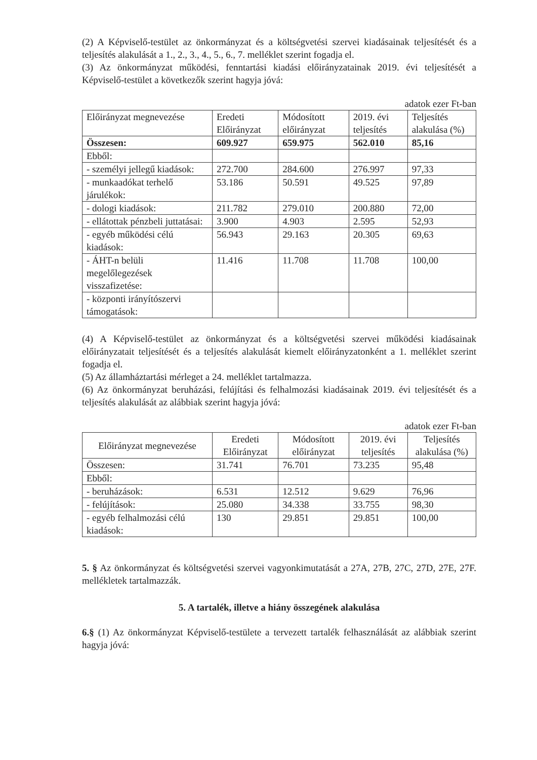(2) A Képviselő-testület az önkormányzat és a költségvetési szervei kiadásainak teljesítését és a teljesítés alakulását a 1., 2., 3., 4., 5., 6., 7. melléklet szerint fogadja el.
(3) Az önkormányzat működési, fenntartási kiadási előirányzatainak 2019. évi teljesítését a Képviselő-testület a következők szerint hagyja jóvá:
adatok ezer Ft-ban
| Előirányzat megnevezése | Eredeti Előirányzat | Módosított előirányzat | 2019. évi teljesítés | Teljesítés alakulása (%) |
| --- | --- | --- | --- | --- |
| Összesen: | 609.927 | 659.975 | 562.010 | 85,16 |
| Ebből: | | | | |
| - személyi jellegű kiadások: | 272.700 | 284.600 | 276.997 | 97,33 |
| - munkaadókat terhelő járulékok: | 53.186 | 50.591 | 49.525 | 97,89 |
| - dologi kiadások: | 211.782 | 279.010 | 200.880 | 72,00 |
| - ellátottak pénzbeli juttatásai: | 3.900 | 4.903 | 2.595 | 52,93 |
| - egyéb működési célú kiadások: | 56.943 | 29.163 | 20.305 | 69,63 |
| - ÁHT-n belüli megelőlegezések visszafizetése: | 11.416 | 11.708 | 11.708 | 100,00 |
| - központi irányítószervi támogatások: | | | | |
(4) A Képviselő-testület az önkormányzat és a költségvetési szervei működési kiadásainak előirányzatait teljesítését és a teljesítés alakulását kiemelt előirányzatonként a 1. melléklet szerint fogadja el.
(5) Az államháztartási mérleget a 24. melléklet tartalmazza.
(6) Az önkormányzat beruházási, felújítási és felhalmozási kiadásainak 2019. évi teljesítését és a teljesítés alakulását az alábbiak szerint hagyja jóvá:
adatok ezer Ft-ban
| Előirányzat megnevezése | Eredeti Előirányzat | Módosított előirányzat | 2019. évi teljesítés | Teljesítés alakulása (%) |
| --- | --- | --- | --- | --- |
| Összesen: | 31.741 | 76.701 | 73.235 | 95,48 |
| Ebből: | | | | |
| - beruházások: | 6.531 | 12.512 | 9.629 | 76,96 |
| - felújítások: | 25.080 | 34.338 | 33.755 | 98,30 |
| - egyéb felhalmozási célú kiadások: | 130 | 29.851 | 29.851 | 100,00 |
5. § Az önkormányzat és költségvetési szervei vagyonkimutatását a 27A, 27B, 27C, 27D, 27E, 27F. mellékletek tartalmazzák.
5. A tartalék, illetve a hiány összegének alakulása
6.§ (1) Az önkormányzat Képviselő-testülete a tervezett tartalék felhasználását az alábbiak szerint hagyja jóvá: